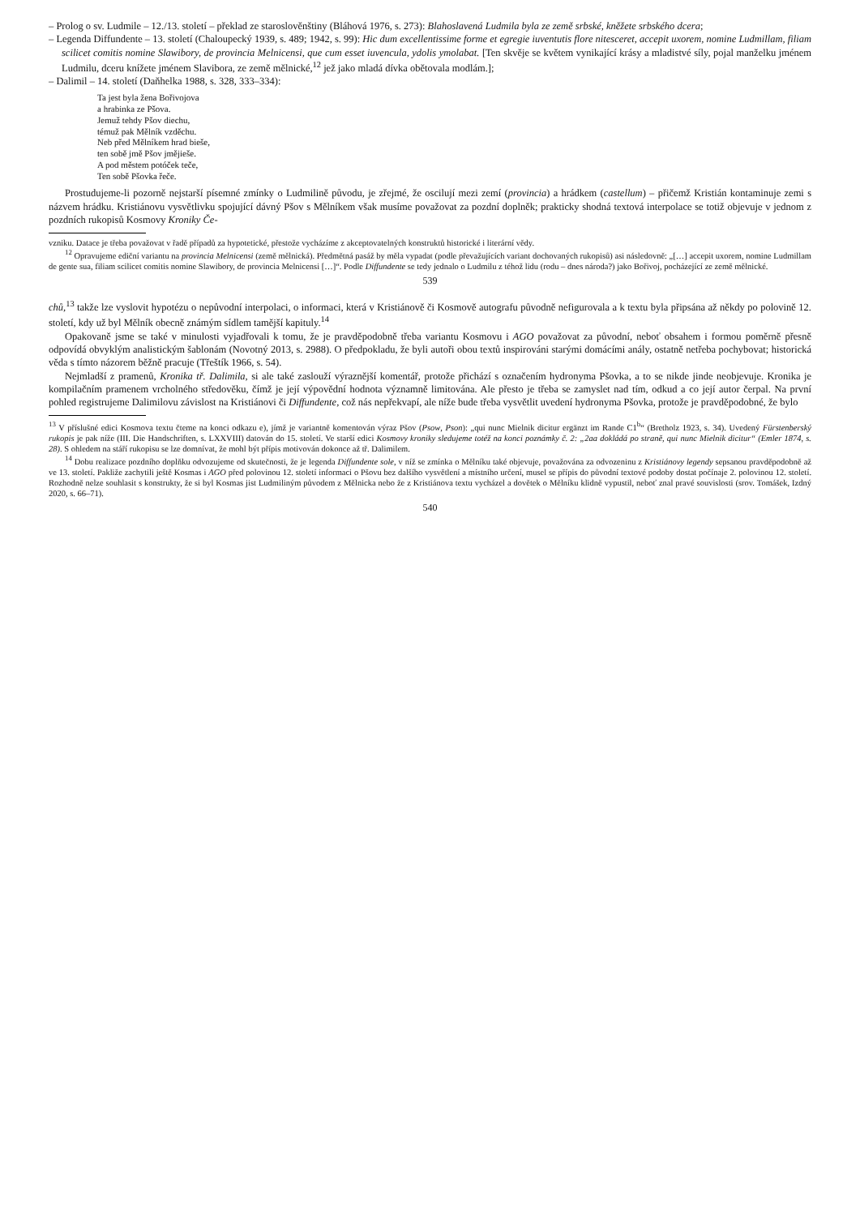– Prolog o sv. Ludmile – 12./13. století – překlad ze staroslověnštiny (Bláhová 1976, s. 273): Blahoslavená Ludmila byla ze země srbské, kněžete srbského dcera;
– Legenda Diffundente – 13. století (Chaloupecký 1939, s. 489; 1942, s. 99): Hic dum excellentissime forme et egregie iuventutis flore nitesceret, accepit uxorem, nomine Ludmillam, filiam scilicet comitis nomine Slawibory, de provincia Melnicensi, que cum esset iuvencula, ydolis ymolabat. [Ten skvěje se květem vynikající krásy a mladistvé síly, pojal manželku jménem Ludmilu, dceru knížete jménem Slavibora, ze země mělnické,<sup>12</sup> jež jako mladá dívka obětovala modlám.];
– Dalimil – 14. století (Daňhelka 1988, s. 328, 333–334):
Ta jest byla žena Bořivojova
a hrabinka ze Pšova.
Jemuž tehdy Pšov diechu,
témuž pak Mělník vzděchu.
Neb před Mělníkem hrad bieše,
ten sobě jmě Pšov jmějieše.
A pod městem potóček teče,
Ten sobě Pšovka řeče.
Prostudujeme-li pozorně nejstarší písemné zmínky o Ludmilině původu, je zřejmé, že oscilují mezi zemí (provincia) a hrádkem (castellum) – přičemž Kristián kontaminuje zemi s názvem hrádku. Kristiánovu vysvětlivku spojující dávný Pšov s Mělníkem však musíme považovat za pozdní doplněk; prakticky shodná textová interpolace se totiž objevuje v jednom z pozdních rukopisů Kosmovy Kroniky Če-
vzniku. Datace je třeba považovat v řadě případů za hypotetické, přestože vycházíme z akceptovatelných konstruktů historické i literární vědy.
<sup>12</sup> Opravujeme ediční variantu na provincia Melnicensi (země mělnická). Předmětná pasáž by měla vypadat (podle převažujících variant dochovaných rukopisů) asi následovně: „[…] accepit uxorem, nomine Ludmillam de gente sua, filiam scilicet comitis nomine Slawibory, de provincia Melnicensi […]“. Podle Diffundente se tedy jednalo o Ludmilu z téhož lidu (rodu – dnes národa?) jako Bořivoj, pocházející ze země mělnické.
539
chů,<sup>13</sup> takže lze vyslovit hypotézu o nepůvodní interpolaci, o informaci, která v Kristiánově či Kosmově autografu původně nefigurovala a k textu byla připsána až někdy po polovině 12. století, kdy už byl Mělník obecně známým sídlem tamější kapituly.<sup>14</sup>
Opakovaně jsme se také v minulosti vyjadřovali k tomu, že je pravděpodobně třeba variantu Kosmovu i AGO považovat za původní, neboť obsahem i formou poměrně přesně odpovídá obvyklým analistickým šablonám (Novotný 2013, s. 2988). O předpokladu, že byli autoři obou textů inspirováni starými domácími anály, ostatně netřeba pochybovat; historická věda s tímto názorem běžně pracuje (Třeštík 1966, s. 54).
Nejmladší z pramenů, Kronika tř. Dalimila, si ale také zaslouží výraznější komentář, protože přichází s označením hydronyma Pšovka, a to se nikde jinde neobjevuje. Kronika je kompilačním pramenem vrcholného středověku, čímž je její výpovědní hodnota významně limitována. Ale přesto je třeba se zamyslet nad tím, odkud a co její autor čerpal. Na první pohled registrujeme Dalimilovu závislost na Kristiánovi či Diffundente, což nás nepřekvapí, ale níže bude třeba vysvětlit uvedení hydronyma Pšovka, protože je pravděpodobné, že bylo
<sup>13</sup> V příslušné edici Kosmova textu čteme na konci odkazu e), jímž je variantně komentován výraz Pšov (Psow, Pson): „qui nunc Mielnik dicitur ergänzt im Rande C1<sup>b</sup>“ (Bretholz 1923, s. 34). Uvedený Fürstenberský rukopis je pak níže (III. Die Handschriften, s. LXXVIII) datován do 15. století. Ve starší edici Kosmovy kroniky sledujeme totéž na konci poznámky č. 2: „2aa dokládá po straně, qui nunc Mielnik dicitur“ (Emler 1874, s. 28). S ohledem na stáří rukopisu se lze domnívat, že mohl být přípis motivován dokonce až tř. Dalimilem.
<sup>14</sup> Dobu realizace pozdního doplňku odvozujeme od skutečnosti, že je legenda Diffundente sole, v níž se zmínka o Mělníku také objevuje, považována za odvozeninu z Kristiánovy legendy sepsanou pravděpodobně až ve 13. století. Pakliže zachytili ještě Kosmas i AGO před polovinou 12. století informaci o Pšovu bez dalšího vysvětlení a místního určení, musel se přípis do původní textové podoby dostat počínaje 2. polovinou 12. století. Rozhodně nelze souhlasit s konstrukty, že si byl Kosmas jist Ludmiliným původem z Mělnicka nebo že z Kristiánova textu vycházel a dovětek o Mělníku klidně vypustil, neboť znal pravé souvislosti (srov. Tomášek, Izdný 2020, s. 66–71).
540